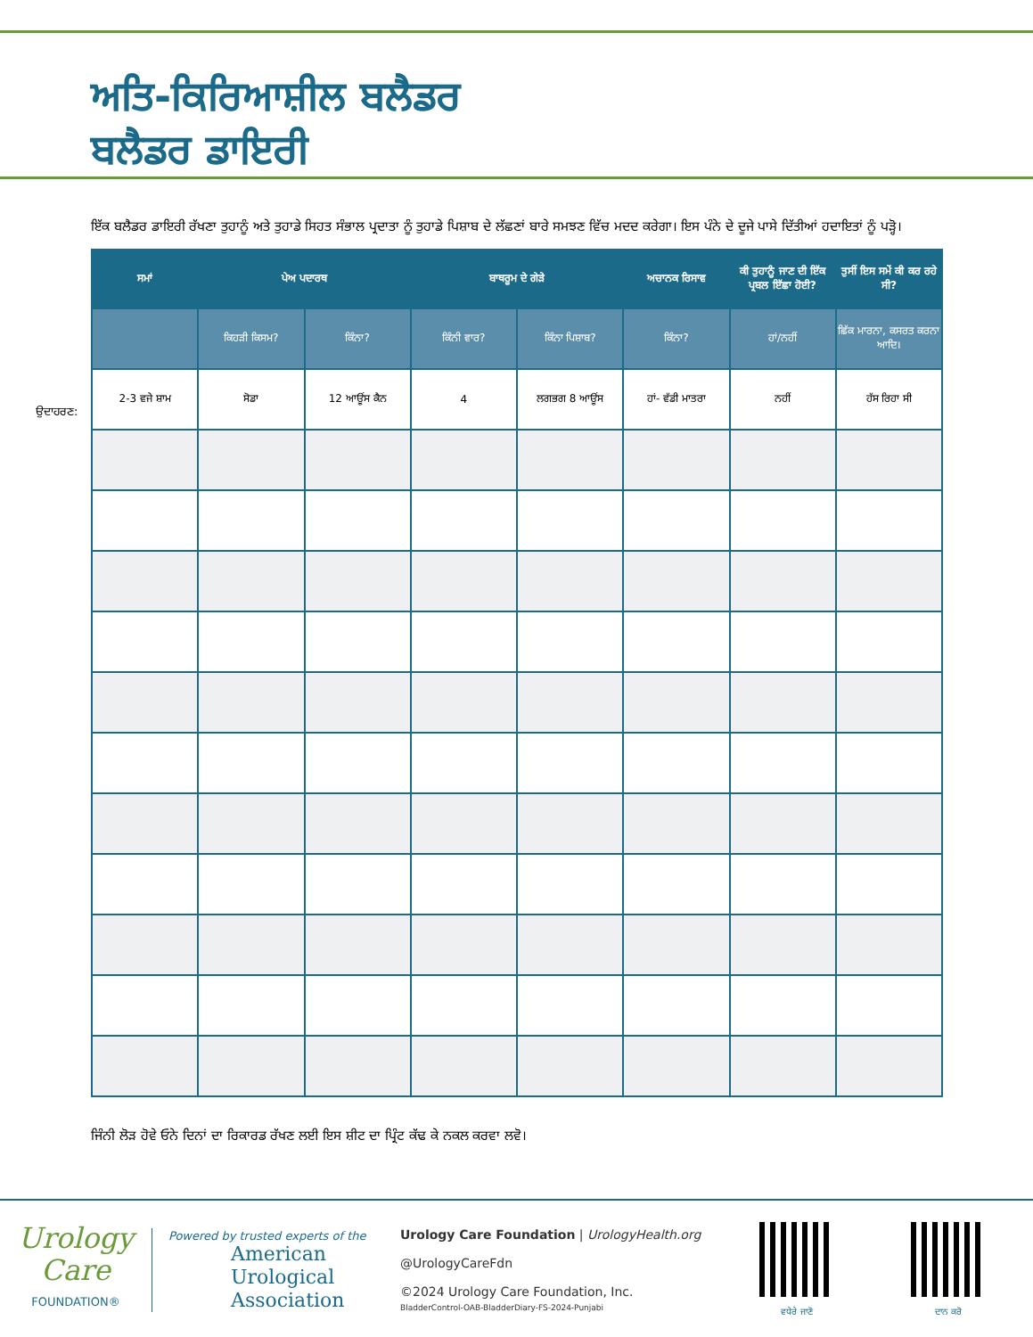ਅਤਿ-ਕਿਰਿਆਸ਼ੀਲ ਬਲੈਡਰ
ਬਲੈਡਰ ਡਾਇਰੀ
ਇੱਕ ਬਲੈਡਰ ਡਾਇਰੀ ਰੱਖਣਾ ਤੁਹਾਨੂੰ ਅਤੇ ਤੁਹਾਡੇ ਸਿਹਤ ਸੰਭਾਲ ਪ੍ਰਦਾਤਾ ਨੂੰ ਤੁਹਾਡੇ ਪਿਸ਼ਾਬ ਦੇ ਲੱਛਣਾਂ ਬਾਰੇ ਸਮਝਣ ਵਿੱਚ ਮਦਦ ਕਰੇਗਾ। ਇਸ ਪੰਨੇ ਦੇ ਦੂਜੇ ਪਾਸੇ ਦਿੱਤੀਆਂ ਹਦਾਇਤਾਂ ਨੂੰ ਪੜ੍ਹੋ।
ਉਦਾਹਰਣ:
| ਸਮਾਂ | ਪੇਅ ਪਦਾਰਥ | | ਬਾਥਰੂਮ ਦੇ ਗੇੜੇ | | ਅਚਾਨਕ ਰਿਸਾਵ | ਕੀ ਤੁਹਾਨੂੰ ਜਾਣ ਦੀ ਇੱਕ ਪ੍ਰਬਲ ਇੱਛਾ ਹੋਈ? | ਤੁਸੀਂ ਇਸ ਸਮੇਂ ਕੀ ਕਰ ਰਹੇ ਸੀ? |
| --- | --- | --- | --- | --- | --- | --- | --- |
| | ਕਿਹੜੀ ਕਿਸਮ? | ਕਿੰਨਾ? | ਕਿੰਨੀ ਵਾਰ? | ਕਿੰਨਾ ਪਿਸ਼ਾਬ? | ਕਿੰਨਾ? | ਹਾਂ/ਨਹੀਂ | ਛਿੱਕ ਮਾਰਨਾ, ਕਸਰਤ ਕਰਨਾ ਆਦਿ। |
| 2-3 ਵਜੇ ਸ਼ਾਮ | ਸੋਡਾ | 12 ਆਊਂਸ ਕੈਨ | 4 | ਲਗਭਗ 8 ਆਊਂਸ | ਹਾਂ- ਵੱਡੀ ਮਾਤਰਾ | ਨਹੀਂ | ਹੱਸ ਰਿਹਾ ਸੀ |
ਜਿੰਨੀ ਲੋੜ ਹੋਵੇ ਓਨੇ ਦਿਨਾਂ ਦਾ ਰਿਕਾਰਡ ਰੱਖਣ ਲਈ ਇਸ ਸ਼ੀਟ ਦਾ ਪ੍ਰਿੰਟ ਕੱਢ ਕੇ ਨਕਲ ਕਰਵਾ ਲਵੋ।
Urology
Care
FOUNDATION®
Powered by trusted experts of the
American
Urological
Association
Urology Care Foundation | UrologyHealth.org
@UrologyCareFdn
©2024 Urology Care Foundation, Inc.
BladderControl-OAB-BladderDiary-FS-2024-Punjabi
ਵਧੇਰੇ ਜਾਣੋ
ਦਾਨ ਕਰੋ